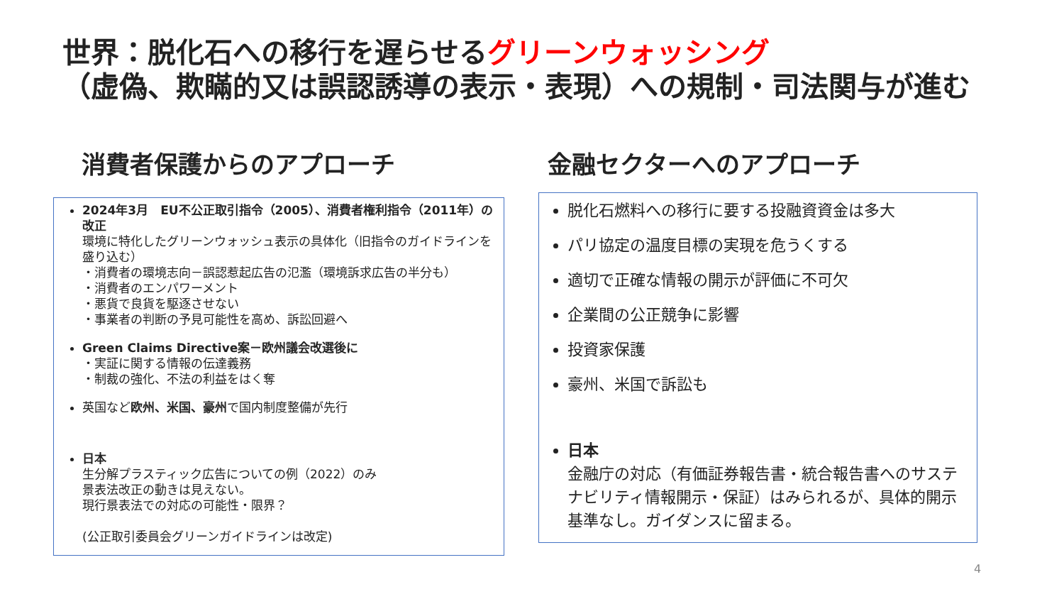世界：脱化石への移行を遅らせるグリーンウォッシング
（虚偽、欺瞞的又は誤認誘導の表示・表現）への規制・司法関与が進む
消費者保護からのアプローチ 金融セクターへのアプローチ
2024年3月　EU不公正取引指令（2005）、消費者権利指令（2011年）の改正
環境に特化したグリーンウォッシュ表示の具体化（旧指令のガイドラインを盛り込む）
・消費者の環境志向－誤認惹起広告の氾濫（環境訴求広告の半分も）
・消費者のエンパワーメント
・悪貨で良貨を駆逐させない
・事業者の判断の予見可能性を高め、訴訟回避へ
Green Claims Directive案－欧州議会改選後に
・実証に関する情報の伝達義務
・制裁の強化、不法の利益をはく奪
英国など欧州、米国、豪州で国内制度整備が先行
日本
生分解プラスティック広告についての例（2022）のみ
景表法改正の動きは見えない。
現行景表法での対応の可能性・限界？
(公正取引委員会グリーンガイドラインは改定)
脱化石燃料への移行に要する投融資資金は多大
パリ協定の温度目標の実現を危うくする
適切で正確な情報の開示が評価に不可欠
企業間の公正競争に影響
投資家保護
豪州、米国で訴訟も
日本
金融庁の対応（有価証券報告書・統合報告書へのサステナビリティ情報開示・保証）はみられるが、具体的開示基準なし。ガイダンスに留まる。
4